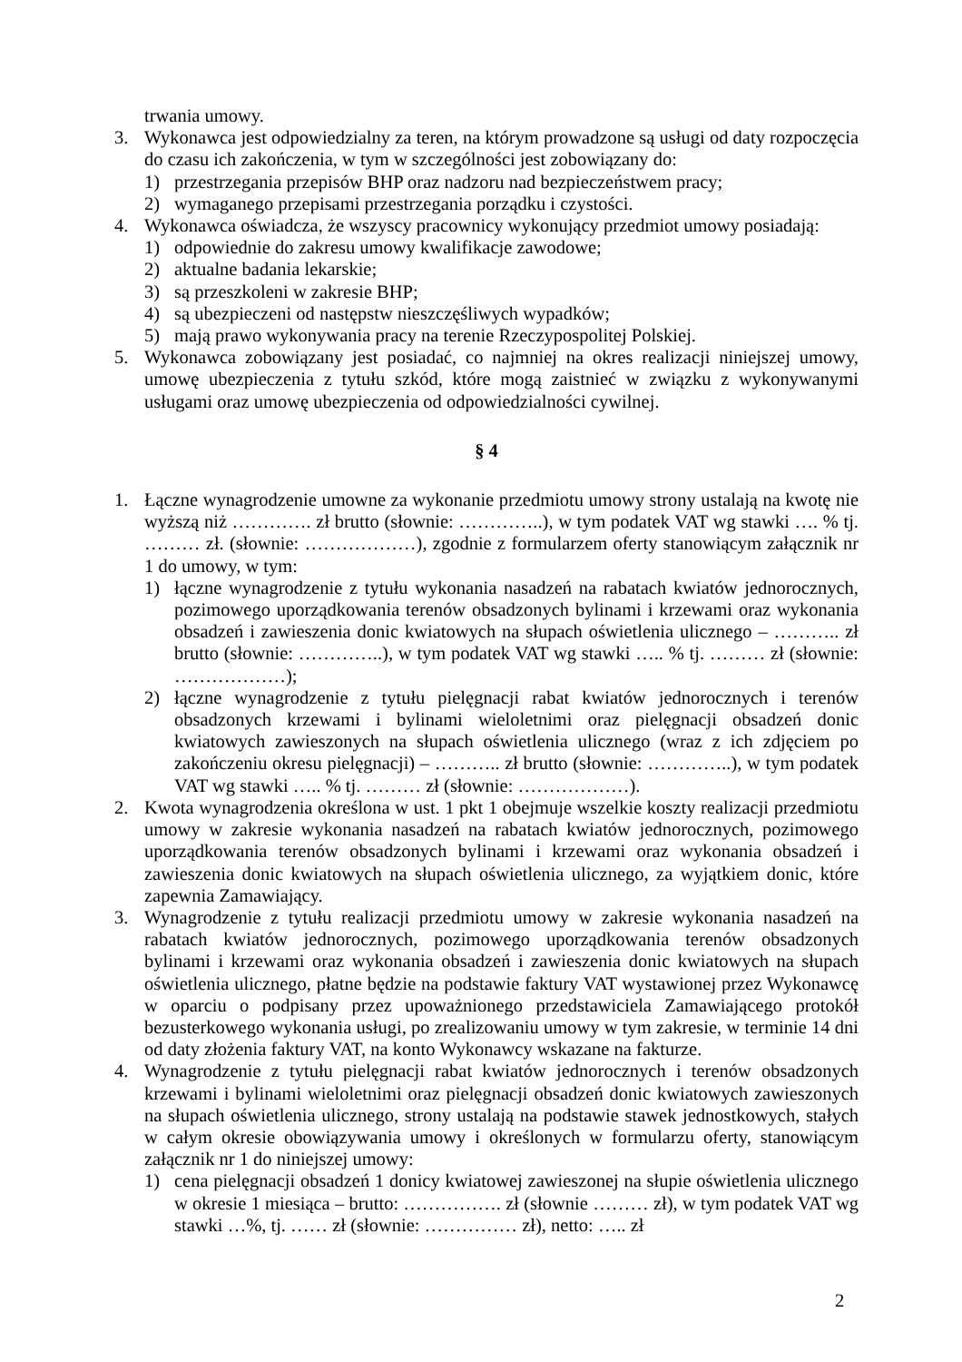trwania umowy.
3. Wykonawca jest odpowiedzialny za teren, na którym prowadzone są usługi od daty rozpoczęcia do czasu ich zakończenia, w tym w szczególności jest zobowiązany do:
1) przestrzegania przepisów BHP oraz nadzoru nad bezpieczeństwem pracy;
2) wymaganego przepisami przestrzegania porządku i czystości.
4. Wykonawca oświadcza, że wszyscy pracownicy wykonujący przedmiot umowy posiadają:
1) odpowiednie do zakresu umowy kwalifikacje zawodowe;
2) aktualne badania lekarskie;
3) są przeszkoleni w zakresie BHP;
4) są ubezpieczeni od następstw nieszczęśliwych wypadków;
5) mają prawo wykonywania pracy na terenie Rzeczypospolitej Polskiej.
5. Wykonawca zobowiązany jest posiadać, co najmniej na okres realizacji niniejszej umowy, umowę ubezpieczenia z tytułu szkód, które mogą zaistnieć w związku z wykonywanymi usługami oraz umowę ubezpieczenia od odpowiedzialności cywilnej.
§ 4
1. Łączne wynagrodzenie umowne za wykonanie przedmiotu umowy strony ustalają na kwotę nie wyższą niż …………. zł brutto (słownie: …………..), w tym podatek VAT wg stawki …. % tj. ……… zł. (słownie: ………………), zgodnie z formularzem oferty stanowiącym załącznik nr 1 do umowy, w tym:
1) łączne wynagrodzenie z tytułu wykonania nasadzeń na rabatach kwiatów jednorocznych, pozimowego uporządkowania terenów obsadzonych bylinami i krzewami oraz wykonania obsadzeń i zawieszenia donic kwiatowych na słupach oświetlenia ulicznego – ……….. zł brutto (słownie: …………..), w tym podatek VAT wg stawki ….. % tj. ……… zł (słownie: ………………);
2) łączne wynagrodzenie z tytułu pielęgnacji rabat kwiatów jednorocznych i terenów obsadzonych krzewami i bylinami wieloletnimi oraz pielęgnacji obsadzeń donic kwiatowych zawieszonych na słupach oświetlenia ulicznego (wraz z ich zdjęciem po zakończeniu okresu pielęgnacji) – ……….. zł brutto (słownie: …………..), w tym podatek VAT wg stawki ….. % tj. ……… zł (słownie: ………………).
2. Kwota wynagrodzenia określona w ust. 1 pkt 1 obejmuje wszelkie koszty realizacji przedmiotu umowy w zakresie wykonania nasadzeń na rabatach kwiatów jednorocznych, pozimowego uporządkowania terenów obsadzonych bylinami i krzewami oraz wykonania obsadzeń i zawieszenia donic kwiatowych na słupach oświetlenia ulicznego, za wyjątkiem donic, które zapewnia Zamawiający.
3. Wynagrodzenie z tytułu realizacji przedmiotu umowy w zakresie wykonania nasadzeń na rabatach kwiatów jednorocznych, pozimowego uporządkowania terenów obsadzonych bylinami i krzewami oraz wykonania obsadzeń i zawieszenia donic kwiatowych na słupach oświetlenia ulicznego, płatne będzie na podstawie faktury VAT wystawionej przez Wykonawcę w oparciu o podpisany przez upoważnionego przedstawiciela Zamawiającego protokół bezusterkowego wykonania usługi, po zrealizowaniu umowy w tym zakresie, w terminie 14 dni od daty złożenia faktury VAT, na konto Wykonawcy wskazane na fakturze.
4. Wynagrodzenie z tytułu pielęgnacji rabat kwiatów jednorocznych i terenów obsadzonych krzewami i bylinami wieloletnimi oraz pielęgnacji obsadzeń donic kwiatowych zawieszonych na słupach oświetlenia ulicznego, strony ustalają na podstawie stawek jednostkowych, stałych w całym okresie obowiązywania umowy i określonych w formularzu oferty, stanowiącym załącznik nr 1 do niniejszej umowy:
1) cena pielęgnacji obsadzeń 1 donicy kwiatowej zawieszonej na słupie oświetlenia ulicznego w okresie 1 miesiąca – brutto: ……………. zł (słownie ……… zł), w tym podatek VAT wg stawki …%, tj. …… zł (słownie: …………… zł), netto: ….. zł
2